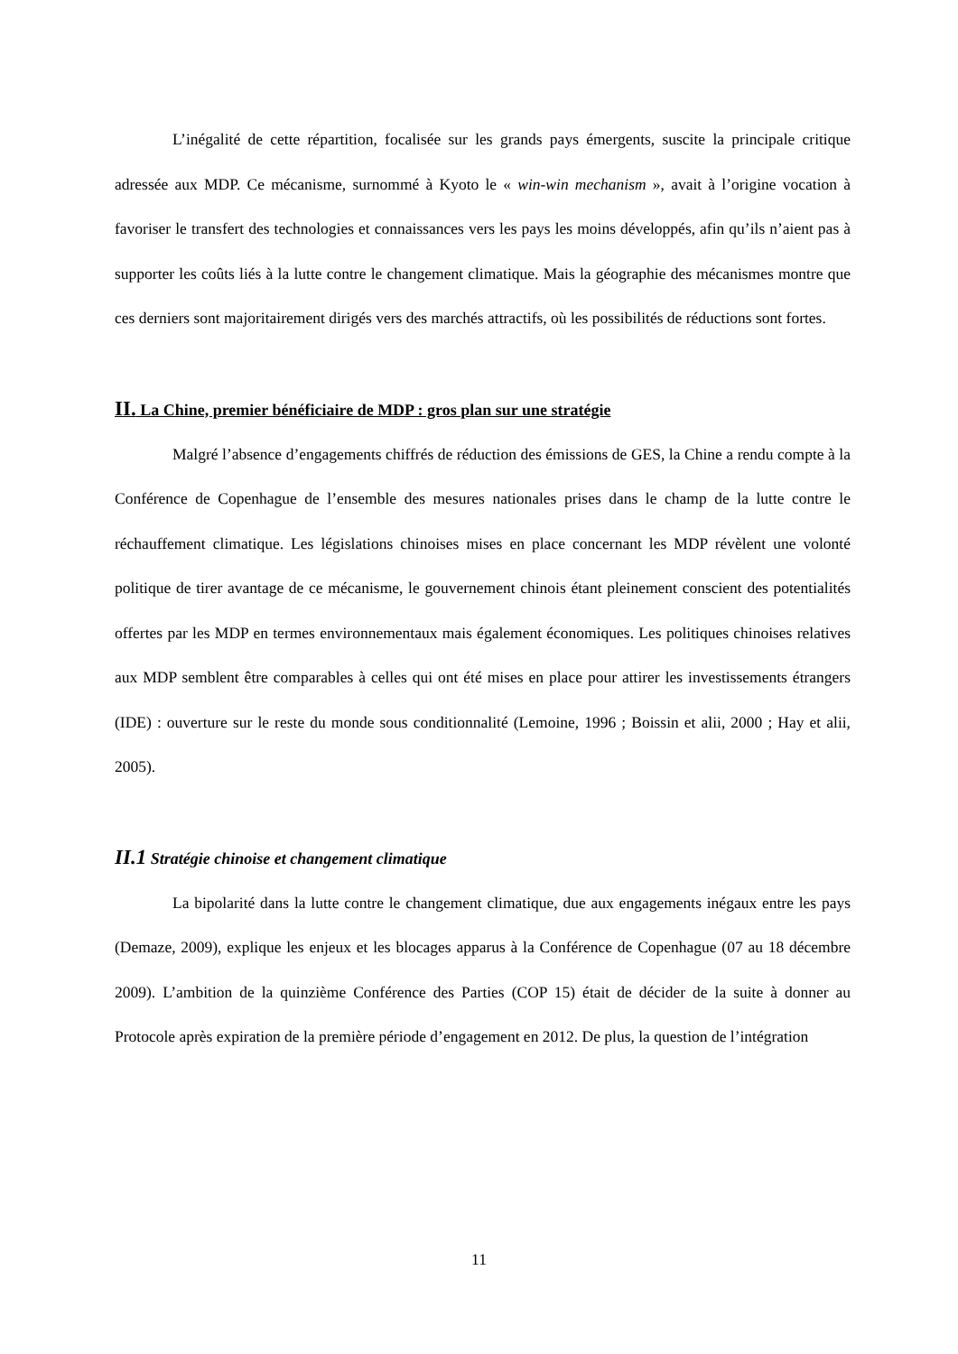L’inégalité de cette répartition, focalisée sur les grands pays émergents, suscite la principale critique adressée aux MDP. Ce mécanisme, surnommé à Kyoto le « win-win mechanism », avait à l’origine vocation à favoriser le transfert des technologies et connaissances vers les pays les moins développés, afin qu’ils n’aient pas à supporter les coûts liés à la lutte contre le changement climatique. Mais la géographie des mécanismes montre que ces derniers sont majoritairement dirigés vers des marchés attractifs, où les possibilités de réductions sont fortes.
II. La Chine, premier bénéficiaire de MDP : gros plan sur une stratégie
Malgré l’absence d’engagements chiffrés de réduction des émissions de GES, la Chine a rendu compte à la Conférence de Copenhague de l’ensemble des mesures nationales prises dans le champ de la lutte contre le réchauffement climatique. Les législations chinoises mises en place concernant les MDP révèlent une volonté politique de tirer avantage de ce mécanisme, le gouvernement chinois étant pleinement conscient des potentialités offertes par les MDP en termes environnementaux mais également économiques. Les politiques chinoises relatives aux MDP semblent être comparables à celles qui ont été mises en place pour attirer les investissements étrangers (IDE) : ouverture sur le reste du monde sous conditionnalité (Lemoine, 1996 ; Boissin et alii, 2000 ; Hay et alii, 2005).
II.1 Stratégie chinoise et changement climatique
La bipolarité dans la lutte contre le changement climatique, due aux engagements inégaux entre les pays (Demaze, 2009), explique les enjeux et les blocages apparus à la Conférence de Copenhague (07 au 18 décembre 2009). L’ambition de la quinzième Conférence des Parties (COP 15) était de décider de la suite à donner au Protocole après expiration de la première période d’engagement en 2012. De plus, la question de l’intégration
11